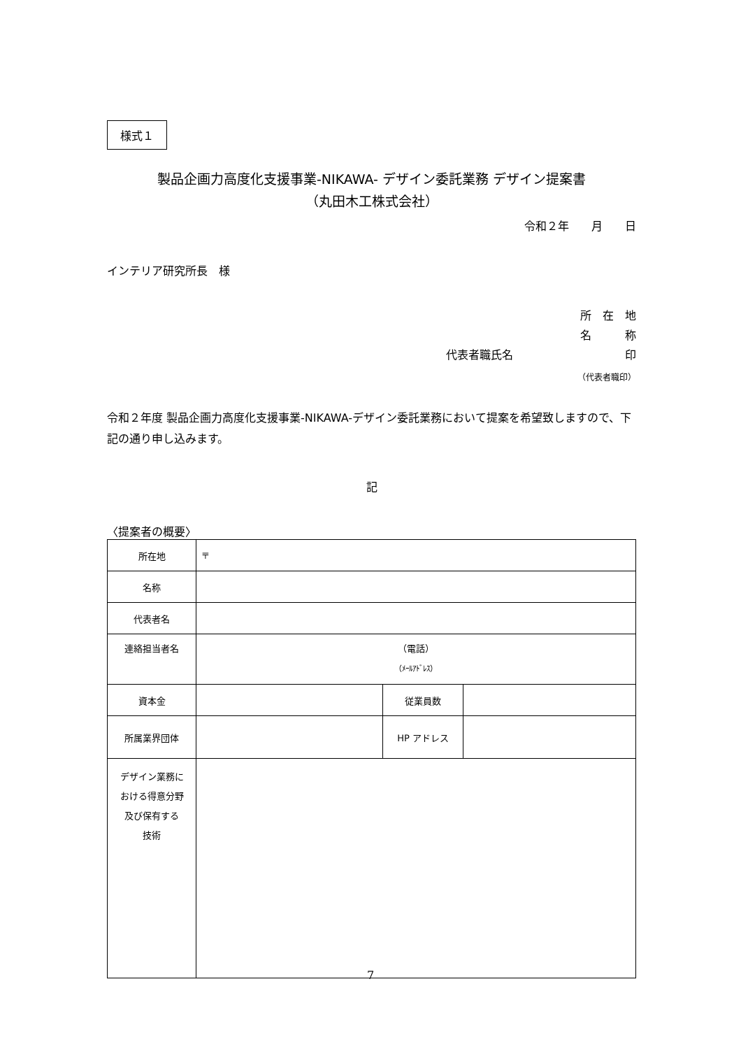様式１
製品企画力高度化支援事業-NIKAWA- デザイン委託業務 デザイン提案書
（丸田木工株式会社）
令和２年　　月　　日
インテリア研究所長　様
所　在　地
名　　　称
代表者職氏名　　　　　　　　　　印
（代表者職印）
令和２年度 製品企画力高度化支援事業-NIKAWA-デザイン委託業務において提案を希望致しますので、下記の通り申し込みます。
記
〈提案者の概要〉
| 所在地 | 〒 | | |
| 名称 | | | |
| 代表者名 | | | |
| 連絡担当者名 | （電話） （ﾒｰﾙｱﾄﾞﾚｽ） | | |
| 資本金 | | 従業員数 | |
| 所属業界団体 | | HP アドレス | |
| デザイン業務に おける得意分野 及び保有する 技術 | | | |
7